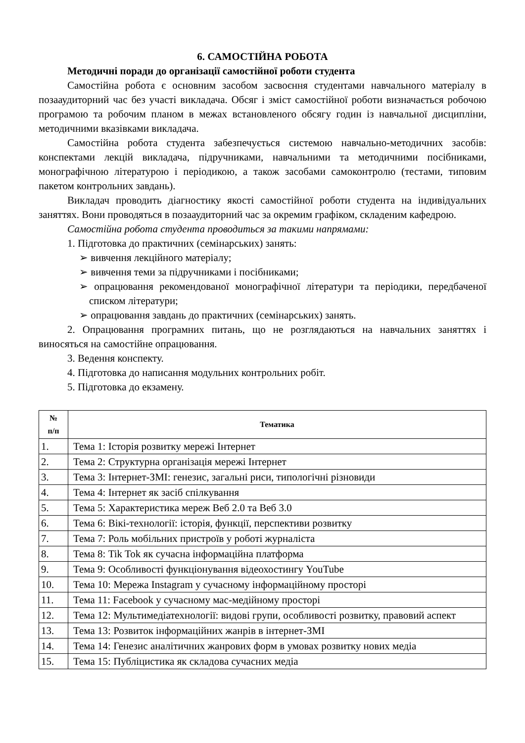6. САМОСТІЙНА РОБОТА
Методичні поради до організації самостійної роботи студента
Самостійна робота є основним засобом засвоєння студентами навчального матеріалу в позааудиторний час без участі викладача. Обсяг і зміст самостійної роботи визначається робочою програмою та робочим планом в межах встановленого обсягу годин із навчальної дисципліни, методичними вказівками викладача.
Самостійна робота студента забезпечується системою навчально-методичних засобів: конспектами лекцій викладача, підручниками, навчальними та методичними посібниками, монографічною літературою і періодикою, а також засобами самоконтролю (тестами, типовим пакетом контрольних завдань).
Викладач проводить діагностику якості самостійної роботи студента на індивідуальних заняттях. Вони проводяться в позааудиторний час за окремим графіком, складеним кафедрою.
Самостійна робота студента проводиться за такими напрямами:
1. Підготовка до практичних (семінарських) занять:
➢ вивчення лекційного матеріалу;
➢ вивчення теми за підручниками і посібниками;
➢ опрацювання рекомендованої монографічної літератури та періодики, передбаченої списком літератури;
➢ опрацювання завдань до практичних (семінарських) занять.
2. Опрацювання програмних питань, що не розглядаються на навчальних заняттях і виносяться на самостійне опрацювання.
3. Ведення конспекту.
4. Підготовка до написання модульних контрольних робіт.
5. Підготовка до екзамену.
| № п/п | Тематика |
| --- | --- |
| 1. | Тема 1: Історія розвитку мережі Інтернет |
| 2. | Тема 2: Структурна організація мережі Інтернет |
| 3. | Тема 3: Інтернет-ЗМІ: генезис, загальні риси, типологічні різновиди |
| 4. | Тема 4: Інтернет як засіб спілкування |
| 5. | Тема 5: Характеристика мереж Веб 2.0 та Веб 3.0 |
| 6. | Тема 6: Вікі-технології: історія, функції, перспективи розвитку |
| 7. | Тема 7: Роль мобільних пристроїв у роботі журналіста |
| 8. | Тема 8: Tik Tok як сучасна інформаційна платформа |
| 9. | Тема 9: Особливості функціонування відеохостингу YouTube |
| 10. | Тема 10: Мережа Instagram у сучасному інформаційному просторі |
| 11. | Тема 11: Facebook у сучасному мас-медійному просторі |
| 12. | Тема 12: Мультимедіатехнології: видові групи, особливості розвитку, правовий аспект |
| 13. | Тема 13: Розвиток інформаційних жанрів в інтернет-ЗМІ |
| 14. | Тема 14: Генезис аналітичних жанрових форм в умовах розвитку нових медіа |
| 15. | Тема 15: Публіцистика як складова сучасних медіа |